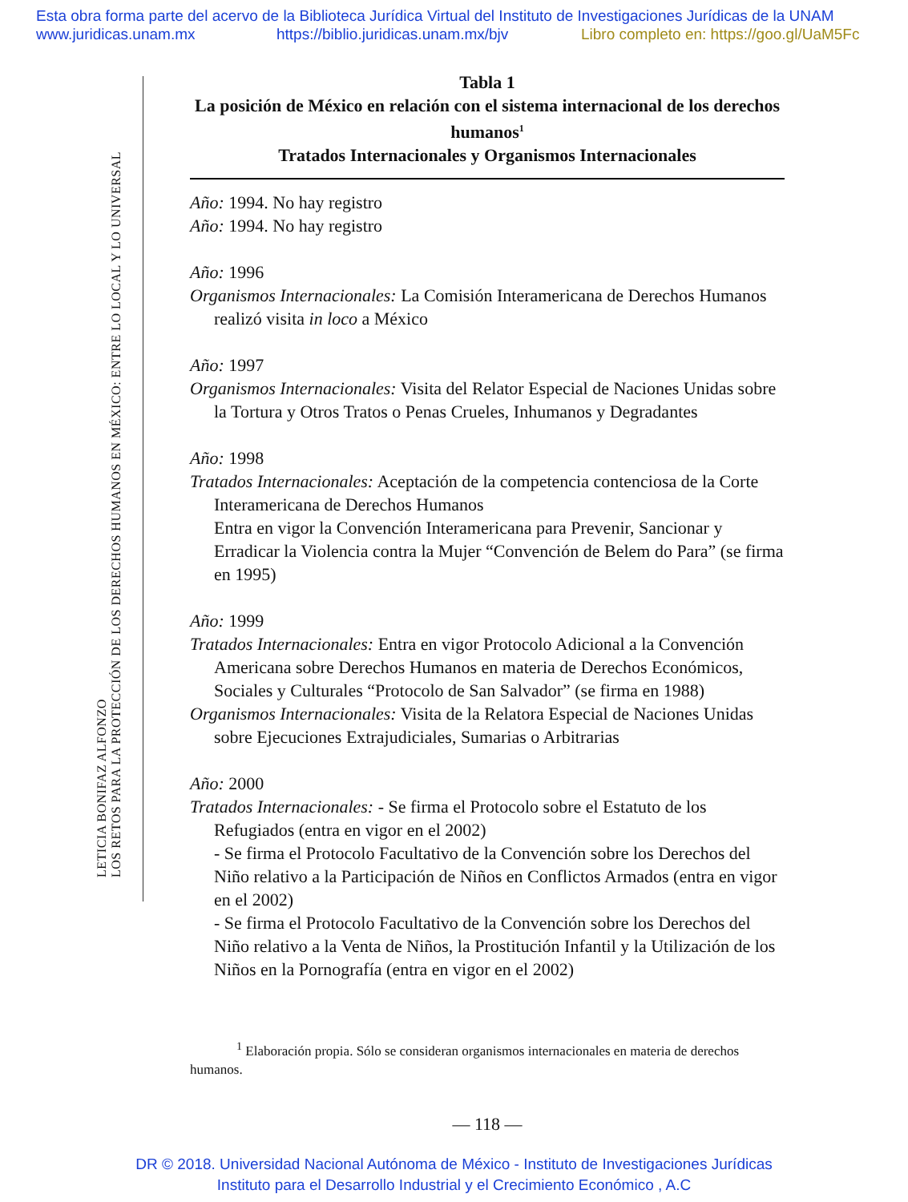Esta obra forma parte del acervo de la Biblioteca Jurídica Virtual del Instituto de Investigaciones Jurídicas de la UNAM
www.juridicas.unam.mx https://biblio.juridicas.unam.mx/bjv Libro completo en: https://goo.gl/UaM5Fc
LETICIA BONIFAZ ALFONZO
LOS RETOS PARA LA PROTECCIÓN DE LOS DERECHOS HUMANOS EN MÉXICO: ENTRE LO LOCAL Y LO UNIVERSAL
Tabla 1
La posición de México en relación con el sistema internacional de los derechos humanos<sup>1</sup>
Tratados Internacionales y Organismos Internacionales
Año: 1994. No hay registro
Año: 1994. No hay registro
Año: 1996
Organismos Internacionales: La Comisión Interamericana de Derechos Humanos realizó visita in loco a México
Año: 1997
Organismos Internacionales: Visita del Relator Especial de Naciones Unidas sobre la Tortura y Otros Tratos o Penas Crueles, Inhumanos y Degradantes
Año: 1998
Tratados Internacionales: Aceptación de la competencia contenciosa de la Corte Interamericana de Derechos Humanos
Entra en vigor la Convención Interamericana para Prevenir, Sancionar y Erradicar la Violencia contra la Mujer “Convención de Belem do Para” (se firma en 1995)
Año: 1999
Tratados Internacionales: Entra en vigor Protocolo Adicional a la Convención Americana sobre Derechos Humanos en materia de Derechos Económicos, Sociales y Culturales “Protocolo de San Salvador” (se firma en 1988)
Organismos Internacionales: Visita de la Relatora Especial de Naciones Unidas sobre Ejecuciones Extrajudiciales, Sumarias o Arbitrarias
Año: 2000
Tratados Internacionales: - Se firma el Protocolo sobre el Estatuto de los Refugiados (entra en vigor en el 2002)
- Se firma el Protocolo Facultativo de la Convención sobre los Derechos del Niño relativo a la Participación de Niños en Conflictos Armados (entra en vigor en el 2002)
- Se firma el Protocolo Facultativo de la Convención sobre los Derechos del Niño relativo a la Venta de Niños, la Prostitución Infantil y la Utilización de los Niños en la Pornografía (entra en vigor en el 2002)
<sup>1</sup> Elaboración propia. Sólo se consideran organismos internacionales en materia de derechos humanos.
— 118 —
DR © 2018. Universidad Nacional Autónoma de México - Instituto de Investigaciones Jurídicas
Instituto para el Desarrollo Industrial y el Crecimiento Económico , A.C